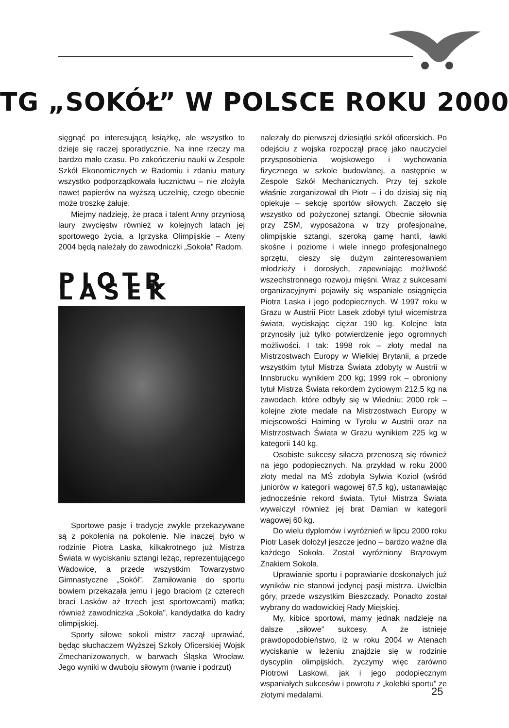TG „SOKÓŁ” W POLSCE ROKU 2000
sięgnąć po interesującą książkę, ale wszystko to dzieje się raczej sporadycznie. Na inne rzeczy ma bardzo mało czasu. Po zakończeniu nauki w Zespole Szkół Ekonomicznych w Radomiu i zdaniu matury wszystko podporządkowała łucznictwu – nie złożyła nawet papierów na wyższą uczelnię, czego obecnie może troszkę żałuje.
Miejmy nadzieję, że praca i talent Anny przyniosą laury zwycięstw również w kolejnych latach jej sportowego życia, a Igrzyska Olimpijskie – Ateny 2004 będą należały do zawodniczki „Sokoła” Radom.
PIOTR LASEK
Sportowe pasje i tradycje zwykle przekazywane są z pokolenia na pokolenie. Nie inaczej było w rodzinie Piotra Laska, kilkakrotnego już Mistrza Świata w wyciskaniu sztangi leżąc, reprezentującego Wadowice, a przede wszystkim Towarzystwo Gimnastyczne „Sokół”. Zamiłowanie do sportu bowiem przekazała jemu i jego braciom (z czterech braci Lasków aż trzech jest sportowcami) matka; również zawodniczka „Sokoła”, kandydatka do kadry olimpijskiej.
Sporty siłowe sokoli mistrz zaczął uprawiać, będąc słuchaczem Wyższej Szkoły Oficerskiej Wojsk Zmechanizowanych, w barwach Śląska Wrocław. Jego wyniki w dwuboju siłowym (rwanie i podrzut)
należały do pierwszej dziesiątki szkół oficerskich. Po odejściu z wojska rozpoczął pracę jako nauczyciel przysposobienia wojskowego i wychowania fizycznego w szkole budowlanej, a następnie w Zespole Szkół Mechanicznych. Przy tej szkole właśnie zorganizował dh Piotr – i do dzisiaj się nią opiekuje – sekcję sportów siłowych. Zaczęło się wszystko od pożyczonej sztangi. Obecnie siłownia przy ZSM, wyposażona w trzy profesjonalne, olimpijskie sztangi, szeroką gamę hantli, ławki skośne i poziome i wiele innego profesjonalnego sprzętu, cieszy się dużym zainteresowaniem młodzieży i dorosłych, zapewniając możliwość wszechstronnego rozwoju mięśni. Wraz z sukcesami organizacyjnymi pojawiły się wspaniałe osiągnięcia Piotra Laska i jego podopiecznych. W 1997 roku w Grazu w Austrii Piotr Lasek zdobył tytuł wicemistrza świata, wyciskając ciężar 190 kg. Kolejne lata przynosiły już tylko potwierdzenie jego ogromnych możliwości. I tak: 1998 rok – złoty medal na Mistrzostwach Europy w Wielkiej Brytanii, a przede wszystkim tytuł Mistrza Świata zdobyty w Austrii w Innsbrucku wynikiem 200 kg; 1999 rok – obroniony tytuł Mistrza Świata rekordem życiowym 212,5 kg na zawodach, które odbyły się w Wiedniu; 2000 rok – kolejne złote medale na Mistrzostwach Europy w miejscowości Haiming w Tyrolu w Austrii oraz na Mistrzostwach Świata w Grazu wynikiem 225 kg w kategorii 140 kg.
Osobiste sukcesy siłacza przenoszą się również na jego podopiecznych. Na przykład w roku 2000 złoty medal na MŚ zdobyła Sylwia Kozioł (wśród juniorów w kategorii wagowej 67,5 kg), ustanawiając jednocześnie rekord świata. Tytuł Mistrza Świata wywalczył również jej brat Damian w kategorii wagowej 60 kg.
Do wielu dyplomów i wyróżnień w lipcu 2000 roku Piotr Lasek dołożył jeszcze jedno – bardzo ważne dla każdego Sokoła. Został wyróżniony Brązowym Znakiem Sokoła.
Uprawianie sportu i poprawianie doskonałych już wyników nie stanowi jedynej pasji mistrza. Uwielbia góry, przede wszystkim Bieszczady. Ponadto został wybrany do wadowickiej Rady Miejskiej.
My, kibice sportowi, mamy jednak nadzieję na dalsze „siłowe” sukcesy. A że istnieje prawdopodobieństwo, iż w roku 2004 w Atenach wyciskanie w leżeniu znajdzie się w rodzinie dyscyplin olimpijskich, życzymy więc zarówno Piotrowi Laskowi, jak i jego podopiecznym wspaniałych sukcesów i powrotu z „kolebki sportu” ze złotymi medalami.
25